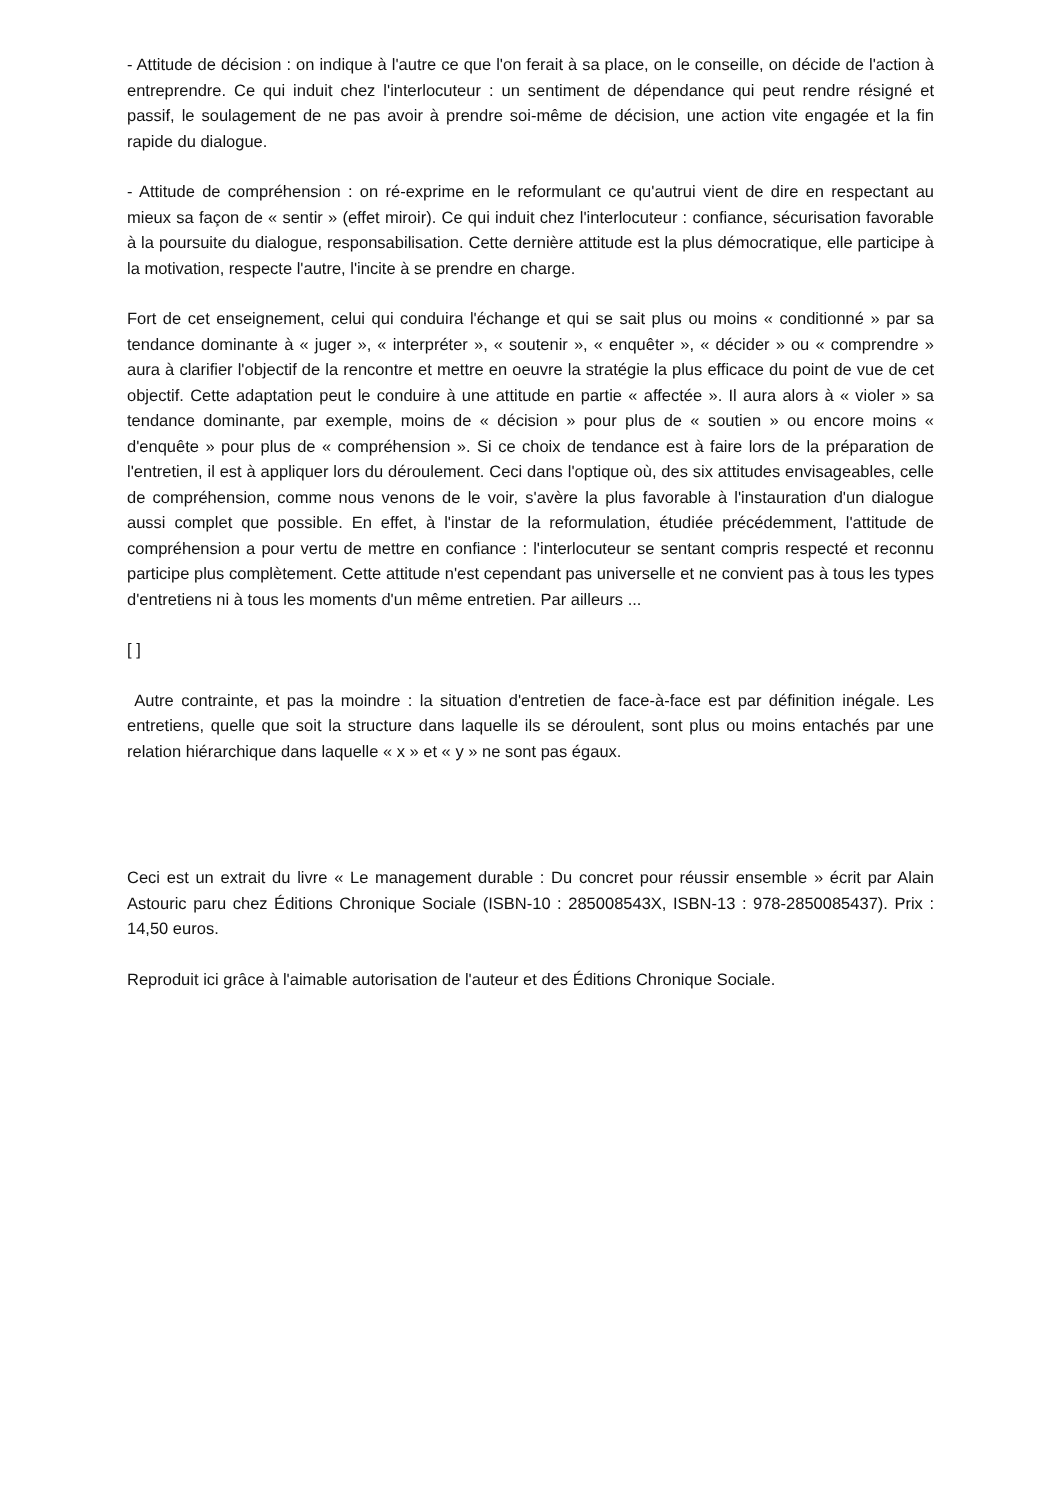- Attitude de décision : on indique à l'autre ce que l'on ferait à sa place, on le conseille, on décide de l'action à entreprendre. Ce qui induit chez l'interlocuteur : un sentiment de dépendance qui peut rendre résigné et passif, le soulagement de ne pas avoir à prendre soi-même de décision, une action vite engagée et la fin rapide du dialogue.
- Attitude de compréhension : on ré-exprime en le reformulant ce qu'autrui vient de dire en respectant au mieux sa façon de « sentir » (effet miroir). Ce qui induit chez l'interlocuteur : confiance, sécurisation favorable à la poursuite du dialogue, responsabilisation. Cette dernière attitude est la plus démocratique, elle participe à la motivation, respecte l'autre, l'incite à se prendre en charge.
Fort de cet enseignement, celui qui conduira l'échange et qui se sait plus ou moins « conditionné » par sa tendance dominante à « juger », « interpréter », « soutenir », « enquêter », « décider » ou « comprendre » aura à clarifier l'objectif de la rencontre et mettre en oeuvre la stratégie la plus efficace du point de vue de cet objectif. Cette adaptation peut le conduire à une attitude en partie « affectée ». Il aura alors à « violer » sa tendance dominante, par exemple, moins de « décision » pour plus de « soutien » ou encore moins « d'enquête » pour plus de « compréhension ». Si ce choix de tendance est à faire lors de la préparation de l'entretien, il est à appliquer lors du déroulement. Ceci dans l'optique où, des six attitudes envisageables, celle de compréhension, comme nous venons de le voir, s'avère la plus favorable à l'instauration d'un dialogue aussi complet que possible. En effet, à l'instar de la reformulation, étudiée précédemment, l'attitude de compréhension a pour vertu de mettre en confiance : l'interlocuteur se sentant compris respecté et reconnu participe plus complètement. Cette attitude n'est cependant pas universelle et ne convient pas à tous les types d'entretiens ni à tous les moments d'un même entretien. Par ailleurs ...
[ ]
Autre contrainte, et pas la moindre : la situation d'entretien de face-à-face est par définition inégale. Les entretiens, quelle que soit la structure dans laquelle ils se déroulent, sont plus ou moins entachés par une relation hiérarchique dans laquelle « x » et « y » ne sont pas égaux.
Ceci est un extrait du livre « Le management durable : Du concret pour réussir ensemble » écrit par Alain Astouric paru chez Éditions Chronique Sociale (ISBN-10 : 285008543X, ISBN-13 : 978-2850085437). Prix : 14,50 euros.
Reproduit ici grâce à l'aimable autorisation de l'auteur et des Éditions Chronique Sociale.